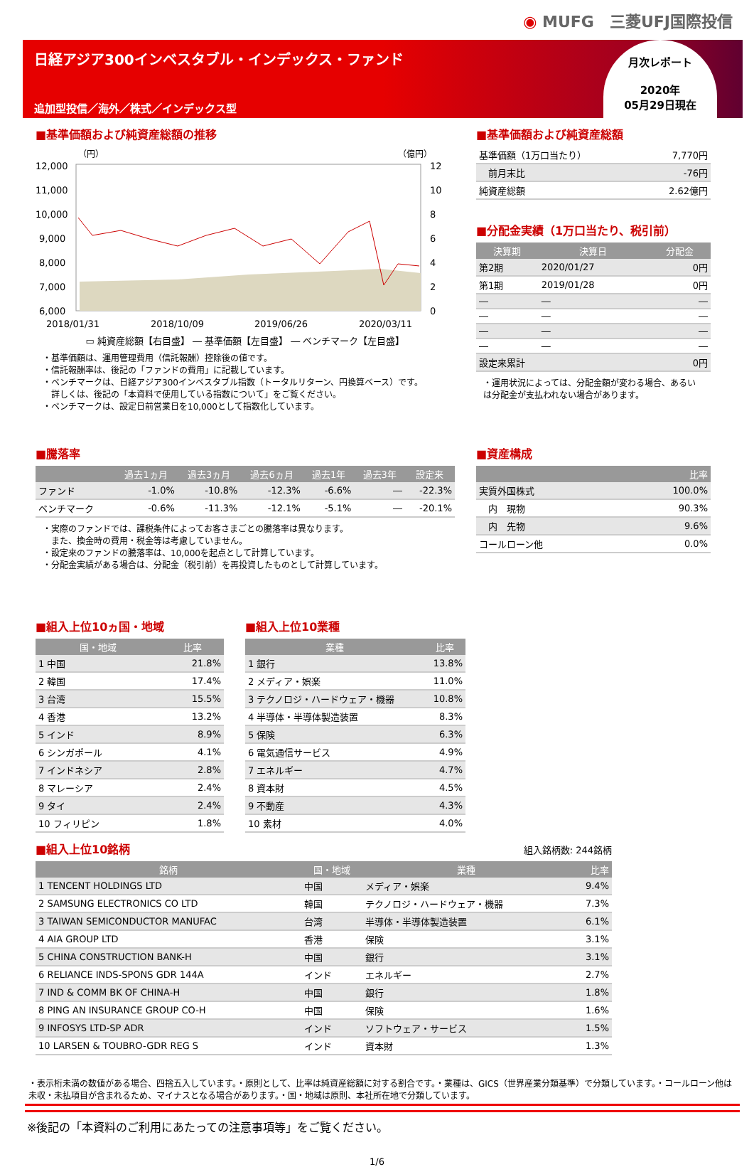◉ MUFG　三菱UFJ国際投信
日経アジア300インベスタブル・インデックス・ファンド
追加型投信／海外／株式／インデックス型
月次レポート
2020年
05月29日現在
■基準価額および純資産総額の推移
（円）
（億円）
12,000
11,000
10,000
9,000
8,000
7,000
6,000
12
10
8
6
4
2
0
2018/01/31
2018/10/09
2019/06/26
2020/03/11
▭ 純資産総額【右目盛】 ― 基準価額【左目盛】 ― ベンチマーク【左目盛】
・基準価額は、運用管理費用（信託報酬）控除後の値です。
・信託報酬率は、後記の「ファンドの費用」に記載しています。
・ベンチマークは、日経アジア300インベスタブル指数（トータルリターン、円換算ベース）です。
　詳しくは、後記の「本資料で使用している指数について」をご覧ください。
・ベンチマークは、設定日前営業日を10,000として指数化しています。
■基準価額および純資産総額
| 基準価額（1万口当たり） | 7,770円 |
| 前月末比 | -76円 |
| 純資産総額 | 2.62億円 |
■分配金実績（1万口当たり、税引前）
| 決算期 | 決算日 | 分配金 |
| --- | --- | --- |
| 第2期 | 2020/01/27 | 0円 |
| 第1期 | 2019/01/28 | 0円 |
| ― | ― | ― |
| ― | ― | ― |
| ― | ― | ― |
| ― | ― | ― |
| 設定来累計 | | 0円 |
・運用状況によっては、分配金額が変わる場合、あるいは分配金が支払われない場合があります。
■騰落率
| | 過去1ヵ月 | 過去3ヵ月 | 過去6ヵ月 | 過去1年 | 過去3年 | 設定来 |
| --- | --- | --- | --- | --- | --- | --- |
| ファンド | -1.0% | -10.8% | -12.3% | -6.6% | ― | -22.3% |
| ベンチマーク | -0.6% | -11.3% | -12.1% | -5.1% | ― | -20.1% |
・実際のファンドでは、課税条件によってお客さまごとの騰落率は異なります。
　また、換金時の費用・税金等は考慮していません。
・設定来のファンドの騰落率は、10,000を起点として計算しています。
・分配金実績がある場合は、分配金（税引前）を再投資したものとして計算しています。
■資産構成
| | 比率 |
| --- | --- |
| 実質外国株式 | 100.0% |
| 内 現物 | 90.3% |
| 内 先物 | 9.6% |
| コールローン他 | 0.0% |
■組入上位10ヵ国・地域
| 国・地域 | 比率 |
| --- | --- |
| 1 中国 | 21.8% |
| 2 韓国 | 17.4% |
| 3 台湾 | 15.5% |
| 4 香港 | 13.2% |
| 5 インド | 8.9% |
| 6 シンガポール | 4.1% |
| 7 インドネシア | 2.8% |
| 8 マレーシア | 2.4% |
| 9 タイ | 2.4% |
| 10 フィリピン | 1.8% |
■組入上位10業種
| 業種 | 比率 |
| --- | --- |
| 1 銀行 | 13.8% |
| 2 メディア・娯楽 | 11.0% |
| 3 テクノロジ・ハードウェア・機器 | 10.8% |
| 4 半導体・半導体製造装置 | 8.3% |
| 5 保険 | 6.3% |
| 6 電気通信サービス | 4.9% |
| 7 エネルギー | 4.7% |
| 8 資本財 | 4.5% |
| 9 不動産 | 4.3% |
| 10 素材 | 4.0% |
■組入上位10銘柄
組入銘柄数: 244銘柄
| 銘柄 | 国・地域 | 業種 | 比率 |
| --- | --- | --- | --- |
| 1 TENCENT HOLDINGS LTD | 中国 | メディア・娯楽 | 9.4% |
| 2 SAMSUNG ELECTRONICS CO LTD | 韓国 | テクノロジ・ハードウェア・機器 | 7.3% |
| 3 TAIWAN SEMICONDUCTOR MANUFAC | 台湾 | 半導体・半導体製造装置 | 6.1% |
| 4 AIA GROUP LTD | 香港 | 保険 | 3.1% |
| 5 CHINA CONSTRUCTION BANK-H | 中国 | 銀行 | 3.1% |
| 6 RELIANCE INDS-SPONS GDR 144A | インド | エネルギー | 2.7% |
| 7 IND & COMM BK OF CHINA-H | 中国 | 銀行 | 1.8% |
| 8 PING AN INSURANCE GROUP CO-H | 中国 | 保険 | 1.6% |
| 9 INFOSYS LTD-SP ADR | インド | ソフトウェア・サービス | 1.5% |
| 10 LARSEN & TOUBRO-GDR REG S | インド | 資本財 | 1.3% |
・表示桁未満の数値がある場合、四捨五入しています。・原則として、比率は純資産総額に対する割合です。・業種は、GICS（世界産業分類基準）で分類しています。・コールローン他は未収・未払項目が含まれるため、マイナスとなる場合があります。・国・地域は原則、本社所在地で分類しています。
※後記の「本資料のご利用にあたっての注意事項等」をご覧ください。
1/6